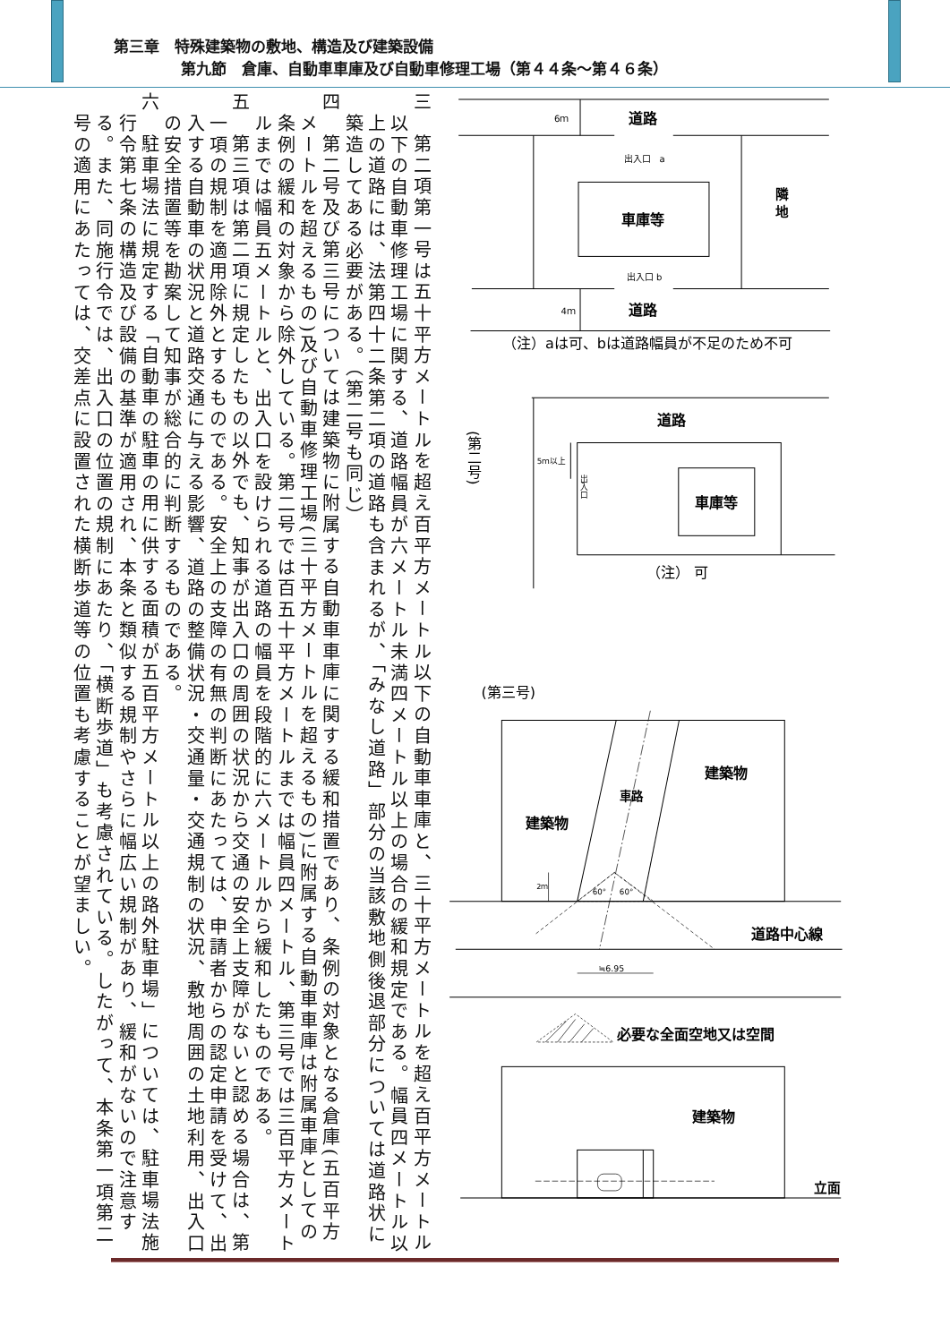第三章　特殊建築物の敷地、構造及び建築設備
第九節　倉庫、自動車車庫及び自動車修理工場（第４４条～第４６条）
三　第二項第一号は五十平方メートルを超え百平方メートル以下の自動車車庫と、三十平方メートルを超え百平方メートル以下の自動車修理工場に関する、道路幅員が六メートル未満四メートル以上の場合の緩和規定である。幅員四メートル以上の道路には、法第四十二条第二項の道路も含まれるが、「みなし道路」部分の当該敷地側後退部分については道路状に築造してある必要がある。（第二号も同じ）
四　第二号及び第三号については建築物に附属する自動車車庫に関する緩和措置であり、条例の対象となる倉庫(五百平方メートルを超えるもの)及び自動車修理工場(三十平方メートルを超えるもの)に附属する自動車車庫は附属車庫としての条例の緩和の対象から除外している。第二号では百五十平方メートルまでは幅員四メートル、第三号では三百平方メートルまでは幅員五メートルと、出入口を設けられる道路の幅員を段階的に六メートルから緩和したものである。
五　第三項は第二項に規定したもの以外でも、知事が出入口の周囲の状況から交通の安全上支障がないと認める場合は、第一項の規制を適用除外とするものである。安全上の支障の有無の判断にあたっては、申請者からの認定申請を受けて、出入する自動車の状況と道路交通に与える影響、道路の整備状況・交通量・交通規制の状況、敷地周囲の土地利用、出入口の安全措置等を勘案して知事が総合的に判断するものである。
六　駐車場法に規定する「自動車の駐車の用に供する面積が五百平方メートル以上の路外駐車場」については、駐車場法施行令第七条の構造及び設備の基準が適用され、本条と類似する規制やさらに幅広い規制があり、緩和がないので注意する。また、同施行令では、出入口の位置の規制にあたり、「横断歩道」も考慮されている。したがって、本条第一項第二号の適用にあたっては、交差点に設置された横断歩道等の位置も考慮することが望ましい。
6ｍ
道路
出入口　a
隣
地
車庫等
出入口 b
4ｍ
道路
（注）aは可、bは道路幅員が不足のため不可
(第二号)
道路
5ｍ以上
出入口
車庫等
（注） 可
(第三号)
60°
60°
2ｍ
建築物
車路
建築物
道路中心線
≒6.95
必要な全面空地又は空間
建築物
立面